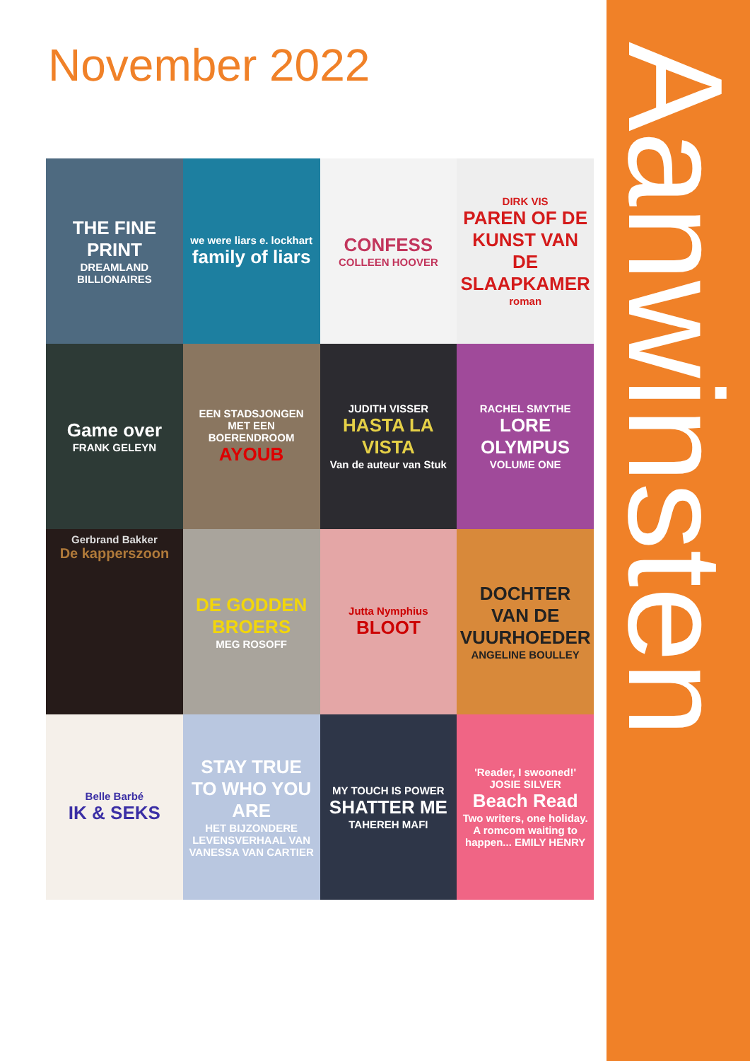November 2022 Aanwinsten
THE FINE PRINT
DREAMLAND BILLIONAIRES
we were liars e. lockhart
family of liars
CONFESS
COLLEEN HOOVER
DIRK VIS
PAREN OF DE KUNST VAN DE SLAAPKAMER
roman
Game over
FRANK GELEYN
EEN STADSJONGEN MET EEN BOERENDROOM
AYOUB
JUDITH VISSER
HASTA LA VISTA
Van de auteur van Stuk
RACHEL SMYTHE
LORE OLYMPUS
VOLUME ONE
Gerbrand Bakker
De kapperszoon
DE GODDEN BROERS
MEG ROSOFF
Jutta Nymphius
BLOOT
DOCHTER VAN DE VUURHOEDER
ANGELINE BOULLEY
Belle Barbé
IK & SEKS
STAY TRUE TO WHO YOU ARE
HET BIJZONDERE LEVENSVERHAAL VAN VANESSA VAN CARTIER
MY TOUCH IS POWER
SHATTER ME
TAHEREH MAFI
'Reader, I swooned!' JOSIE SILVER
Beach Read
Two writers, one holiday. A romcom waiting to happen... EMILY HENRY